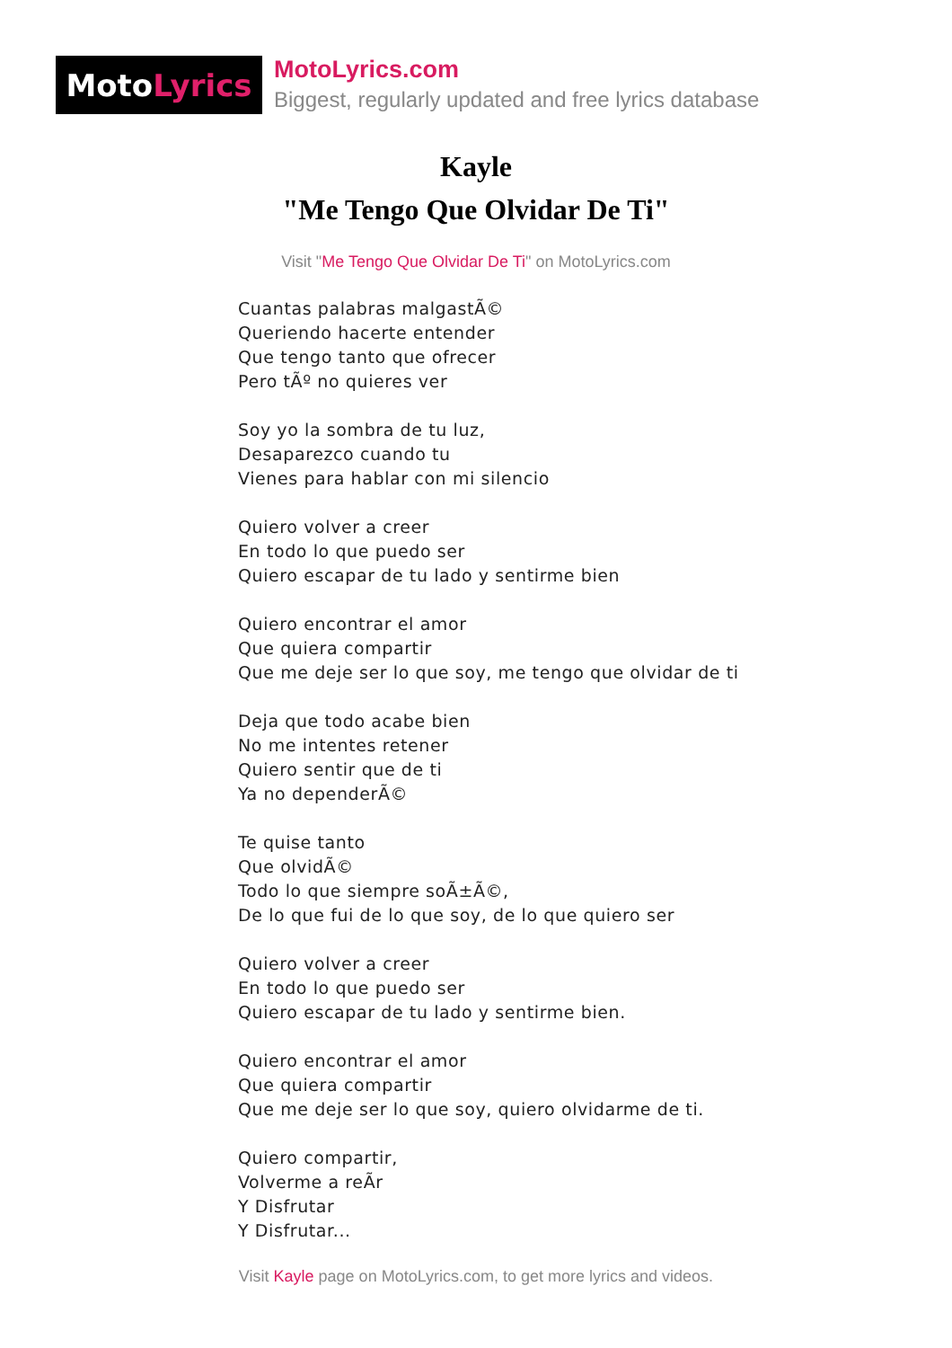Moto Lyrics
MotoLyrics.com
Biggest, regularly updated and free lyrics database
Kayle
"Me Tengo Que Olvidar De Ti"
Visit "Me Tengo Que Olvidar De Ti" on MotoLyrics.com
Cuantas palabras malgastÃ©
Queriendo hacerte entender
Que tengo tanto que ofrecer
Pero tÃº no quieres ver
Soy yo la sombra de tu luz,
Desaparezco cuando tu
Vienes para hablar con mi silencio
Quiero volver a creer
En todo lo que puedo ser
Quiero escapar de tu lado y sentirme bien
Quiero encontrar el amor
Que quiera compartir
Que me deje ser lo que soy, me tengo que olvidar de ti
Deja que todo acabe bien
No me intentes retener
Quiero sentir que de ti
Ya no dependerÃ©
Te quise tanto
Que olvidÃ©
Todo lo que siempre soÃ±Ã©,
De lo que fui de lo que soy, de lo que quiero ser
Quiero volver a creer
En todo lo que puedo ser
Quiero escapar de tu lado y sentirme bien.
Quiero encontrar el amor
Que quiera compartir
Que me deje ser lo que soy, quiero olvidarme de ti.
Quiero compartir,
Volverme a reÃr
Y Disfrutar
Y Disfrutar...
Visit Kayle page on MotoLyrics.com, to get more lyrics and videos.